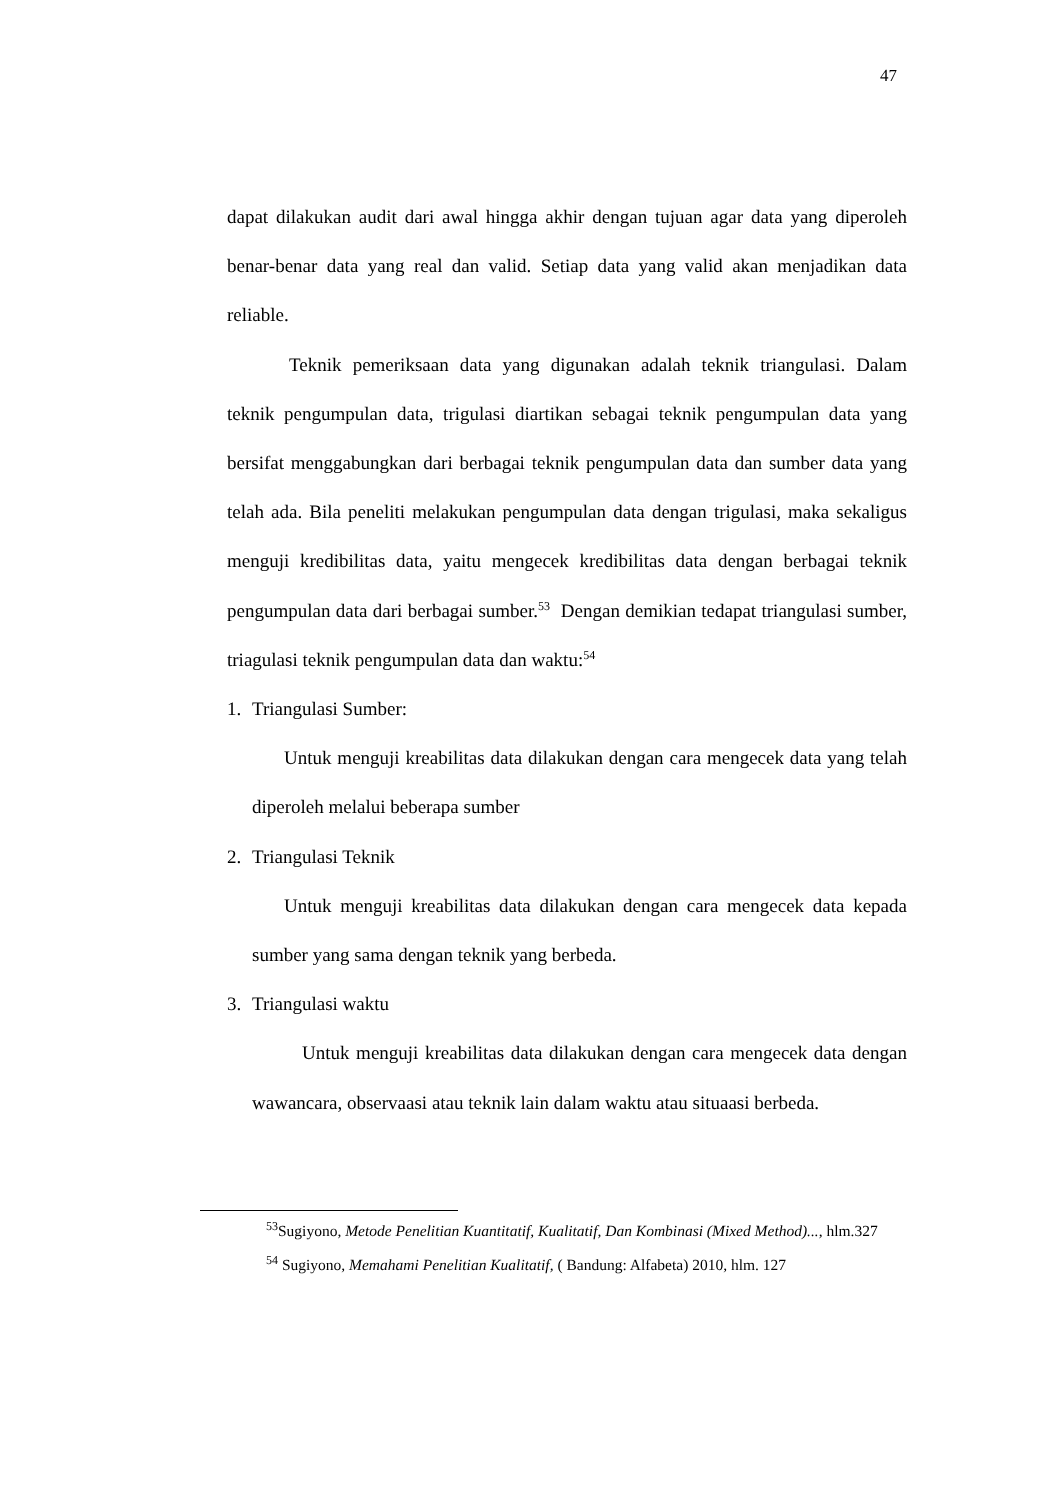47
dapat dilakukan audit dari awal hingga akhir dengan tujuan agar data yang diperoleh benar-benar data yang real dan valid. Setiap data yang valid akan menjadikan data reliable.
Teknik pemeriksaan data yang digunakan adalah teknik triangulasi. Dalam teknik pengumpulan data, trigulasi diartikan sebagai teknik pengumpulan data yang bersifat menggabungkan dari berbagai teknik pengumpulan data dan sumber data yang telah ada. Bila peneliti melakukan pengumpulan data dengan trigulasi, maka sekaligus menguji kredibilitas data, yaitu mengecek kredibilitas data dengan berbagai teknik pengumpulan data dari berbagai sumber.<sup>53</sup> Dengan demikian tedapat triangulasi sumber, triagulasi teknik pengumpulan data dan waktu:<sup>54</sup>
1. Triangulasi Sumber:
Untuk menguji kreabilitas data dilakukan dengan cara mengecek data yang telah diperoleh melalui beberapa sumber
2. Triangulasi Teknik
Untuk menguji kreabilitas data dilakukan dengan cara mengecek data kepada sumber yang sama dengan teknik yang berbeda.
3. Triangulasi waktu
Untuk menguji kreabilitas data dilakukan dengan cara mengecek data dengan wawancara, observaasi atau teknik lain dalam waktu atau situaasi berbeda.
<sup>53</sup> Sugiyono, Metode Penelitian Kuantitatif, Kualitatif, Dan Kombinasi (Mixed Method)..., hlm.327
<sup>54</sup> Sugiyono, Memahami Penelitian Kualitatif, ( Bandung: Alfabeta) 2010, hlm. 127